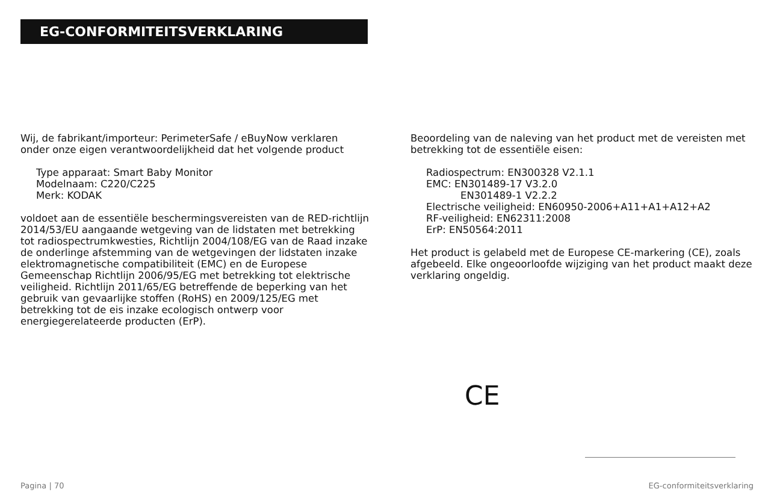EG-CONFORMITEITSVERKLARING
Wij, de fabrikant/importeur: PerimeterSafe / eBuyNow verklaren onder onze eigen verantwoordelijkheid dat het volgende product
Type apparaat: Smart Baby Monitor
Modelnaam: C220/C225
Merk: KODAK
voldoet aan de essentiële beschermingsvereisten van de RED-richtlijn 2014/53/EU aangaande wetgeving van de lidstaten met betrekking tot radiospectrumkwesties, Richtlijn 2004/108/EG van de Raad inzake de onderlinge afstemming van de wetgevingen der lidstaten inzake elektromagnetische compatibiliteit (EMC) en de Europese Gemeenschap Richtlijn 2006/95/EG met betrekking tot elektrische veiligheid. Richtlijn 2011/65/EG betreffende de beperking van het gebruik van gevaarlijke stoffen (RoHS) en 2009/125/EG met betrekking tot de eis inzake ecologisch ontwerp voor energiegerelateerde producten (ErP).
Beoordeling van de naleving van het product met de vereisten met betrekking tot de essentiële eisen:
Radiospectrum: EN300328 V2.1.1
EMC: EN301489-17 V3.2.0
EN301489-1 V2.2.2
Electrische veiligheid: EN60950-2006+A11+A1+A12+A2
RF-veiligheid: EN62311:2008
ErP: EN50564:2011
Het product is gelabeld met de Europese CE-markering (CE), zoals afgebeeld. Elke ongeoorloofde wijziging van het product maakt deze verklaring ongeldig.
CE
Pagina | 70 EG-conformiteitsverklaring